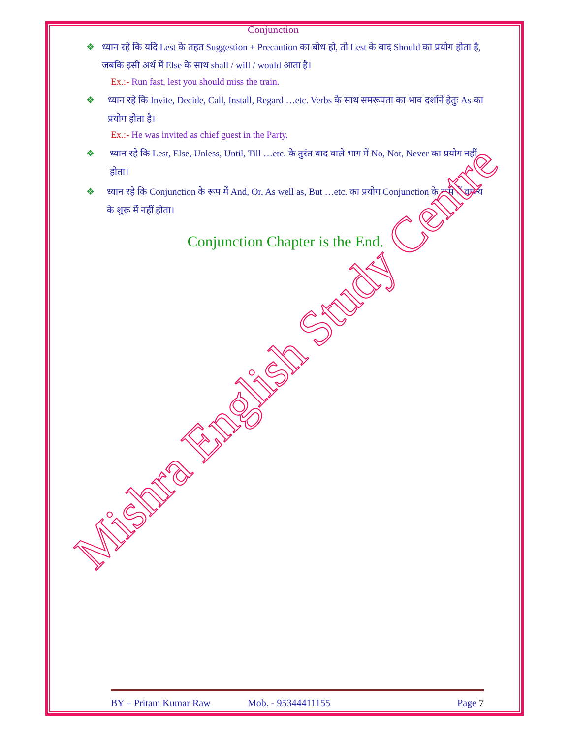Conjunction
❖ ध्यान रहे कि यदि Lest के तहत Suggestion + Precaution का बोध हो, तो Lest के बाद Should का प्रयोग होता है, जबकि इसी अर्थ में Else के साथ shall / will / would आता है।
Ex.:- Run fast, lest you should miss the train.
❖ ध्यान रहे कि Invite, Decide, Call, Install, Regard …etc. Verbs के साथ समरूपता का भाव दर्शाने हेतुः As का प्रयोग होता है।
Ex.:- He was invited as chief guest in the Party.
❖ ध्यान रहे कि Lest, Else, Unless, Until, Till …etc. के तुरंत बाद वाले भाग में No, Not, Never का प्रयोग नहीं होता।
❖ ध्यान रहे कि Conjunction के रूप में And, Or, As well as, But …etc. का प्रयोग Conjunction के रूप में वाक्य के शुरू में नहीं होता।
Conjunction Chapter is the End.
Mishra English Study Centre
BY – Pritam Kumar Raw Mob. - 95344411155 Page 7